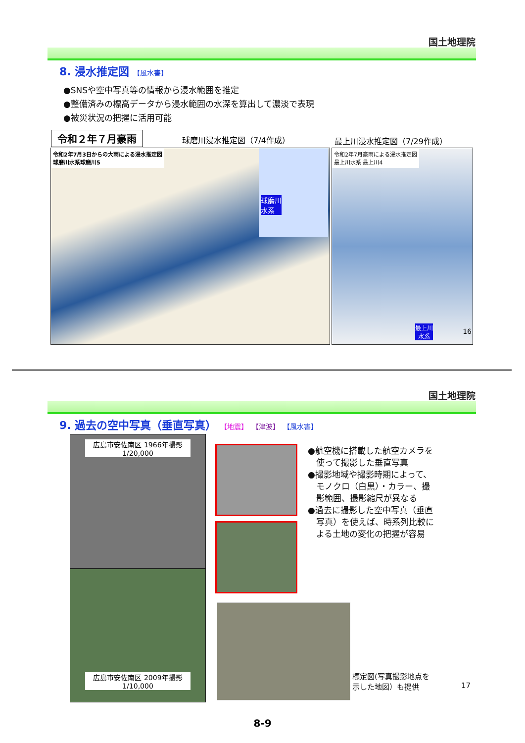国土地理院
8. 浸水推定図 【風水害】
●SNSや空中写真等の情報から浸水範囲を推定
●整備済みの標高データから浸水範囲の水深を算出して濃淡で表現
●被災状況の把握に活用可能
令和２年７月豪雨 球磨川浸水推定図（7/4作成） 最上川浸水推定図（7/29作成）
令和2年7月3日からの大雨による浸水推定図
球磨川水系球磨川5
球磨川
水系
令和2年7月豪雨による浸水推定図
最上川水系 最上川4
最上川
水系 16
国土地理院
9. 過去の空中写真（垂直写真） 【地震】 【津波】 【風水害】
広島市安佐南区 1966年撮影
1/20,000
広島市安佐南区 2009年撮影
1/10,000
●航空機に搭載した航空カメラを
　使って撮影した垂直写真
●撮影地域や撮影時期によって、
　モノクロ（白黒）・カラー、撮
　影範囲、撮影縮尺が異なる
●過去に撮影した空中写真（垂直
　写真）を使えば、時系列比較に
　よる土地の変化の把握が容易
標定図(写真撮影地点を
示した地図）も提供
17
8-9